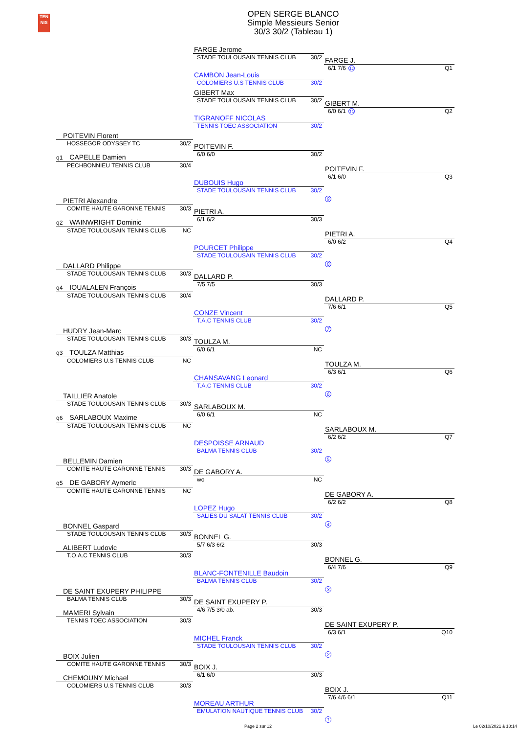TEN
NIS
OPEN SERGE BLANCO
Simple Messieurs Senior
30/3 30/2 (Tableau 1)
FARGE Jerome
STADE TOULOUSAIN TENNIS CLUB 30/2
FARGE J.
6/1 7/6 11 Q1
CAMBON Jean-Louis
COLOMIERS U.S TENNIS CLUB 30/2
GIBERT Max
STADE TOULOUSAIN TENNIS CLUB 30/2
GIBERT M.
6/0 6/1 10 Q2
TIGRANOFF NICOLAS
TENNIS TOEC ASSOCIATION 30/2
POITEVIN Florent
HOSSEGOR ODYSSEY TC 30/2
POITEVIN F.
6/0 6/0 30/2
q1 CAPELLE Damien
PECHBONNIEU TENNIS CLUB 30/4
POITEVIN F.
6/1 6/0 Q3
DUBOUIS Hugo
STADE TOULOUSAIN TENNIS CLUB 30/2
9
PIETRI Alexandre
COMITE HAUTE GARONNE TENNIS 30/3
PIETRI A.
6/1 6/2 30/3
q2 WAINWRIGHT Dominic
STADE TOULOUSAIN TENNIS CLUB NC
PIETRI A.
6/0 6/2 Q4
POURCET Philippe
STADE TOULOUSAIN TENNIS CLUB 30/2
8
DALLARD Philippe
STADE TOULOUSAIN TENNIS CLUB 30/3
DALLARD P.
7/5 7/5 30/3
q4 IOUALALEN François
STADE TOULOUSAIN TENNIS CLUB 30/4
DALLARD P.
7/6 6/1 Q5
CONZE Vincent
T.A.C TENNIS CLUB 30/2
7
HUDRY Jean-Marc
STADE TOULOUSAIN TENNIS CLUB 30/3
TOULZA M.
6/0 6/1 NC
q3 TOULZA Matthias
COLOMIERS U.S TENNIS CLUB NC
TOULZA M.
6/3 6/1 Q6
CHANSAVANG Leonard
T.A.C TENNIS CLUB 30/2
6
TAILLIER Anatole
STADE TOULOUSAIN TENNIS CLUB 30/3
SARLABOUX M.
6/0 6/1 NC
q6 SARLABOUX Maxime
STADE TOULOUSAIN TENNIS CLUB NC
SARLABOUX M.
6/2 6/2 Q7
DESPOISSE ARNAUD
BALMA TENNIS CLUB 30/2
5
BELLEMIN Damien
COMITE HAUTE GARONNE TENNIS 30/3
DE GABORY A.
wo NC
q5 DE GABORY Aymeric
COMITE HAUTE GARONNE TENNIS NC
DE GABORY A.
6/2 6/2 Q8
LOPEZ Hugo
SALIES DU SALAT TENNIS CLUB 30/2
4
BONNEL Gaspard
STADE TOULOUSAIN TENNIS CLUB 30/3
BONNEL G.
5/7 6/3 6/2 30/3
ALIBERT Ludovic
T.O.A.C TENNIS CLUB 30/3
BONNEL G.
6/4 7/6 Q9
BLANC-FONTENILLE Baudoin
BALMA TENNIS CLUB 30/2
3
DE SAINT EXUPERY PHILIPPE
BALMA TENNIS CLUB 30/3
DE SAINT EXUPERY P.
4/6 7/5 3/0 ab. 30/3
MAMERI Sylvain
TENNIS TOEC ASSOCIATION 30/3
DE SAINT EXUPERY P.
6/3 6/1 Q10
MICHEL Franck
STADE TOULOUSAIN TENNIS CLUB 30/2
2
BOIX Julien
COMITE HAUTE GARONNE TENNIS 30/3
BOIX J.
6/1 6/0 30/3
CHEMOUNY Michael
COLOMIERS U.S TENNIS CLUB 30/3
BOIX J.
7/6 4/6 6/1 Q11
MOREAU ARTHUR
EMULATION NAUTIQUE TENNIS CLUB 30/2
1
Page 2 sur 12 Le 02/10/2021 à 18:14